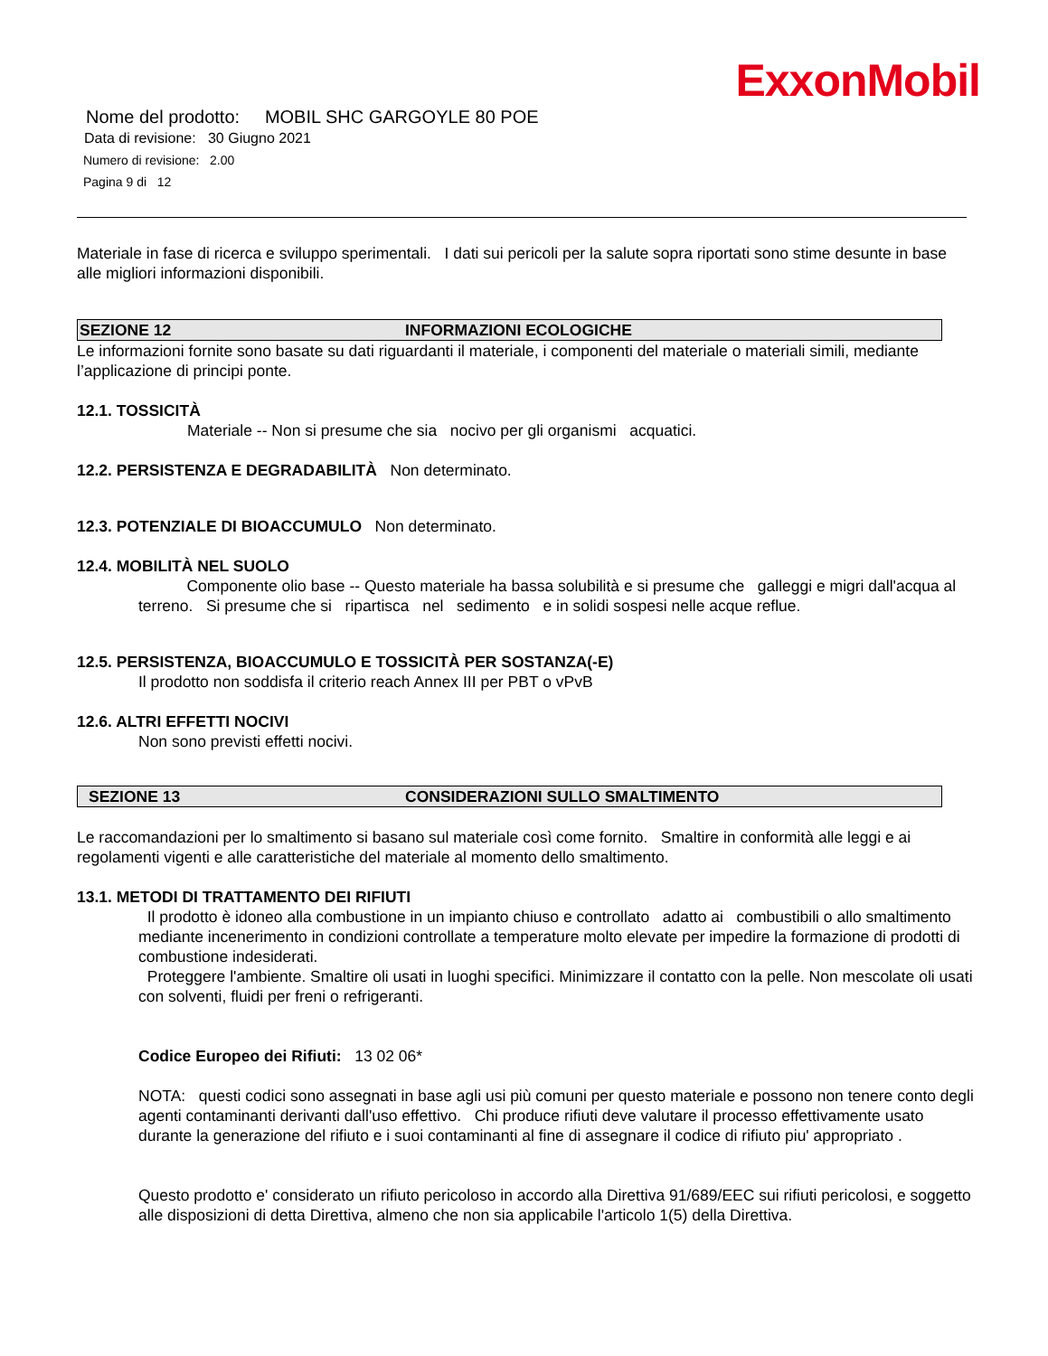ExxonMobil
Nome del prodotto: MOBIL SHC GARGOYLE 80 POE
Data di revisione: 30 Giugno 2021
Numero di revisione: 2.00
Pagina 9 di 12
Materiale in fase di ricerca e sviluppo sperimentali. I dati sui pericoli per la salute sopra riportati sono stime desunte in base alle migliori informazioni disponibili.
SEZIONE 12 INFORMAZIONI ECOLOGICHE
Le informazioni fornite sono basate su dati riguardanti il materiale, i componenti del materiale o materiali simili, mediante l’applicazione di principi ponte.
12.1. TOSSICITÀ
Materiale -- Non si presume che sia nocivo per gli organismi acquatici.
12.2. PERSISTENZA E DEGRADABILITÀ Non determinato.
12.3. POTENZIALE DI BIOACCUMULO Non determinato.
12.4. MOBILITÀ NEL SUOLO
Componente olio base -- Questo materiale ha bassa solubilità e si presume che galleggi e migri dall'acqua al terreno. Si presume che si ripartisca nel sedimento e in solidi sospesi nelle acque reflue.
12.5. PERSISTENZA, BIOACCUMULO E TOSSICITÀ PER SOSTANZA(-E)
Il prodotto non soddisfa il criterio reach Annex III per PBT o vPvB
12.6. ALTRI EFFETTI NOCIVI
Non sono previsti effetti nocivi.
SEZIONE 13 CONSIDERAZIONI SULLO SMALTIMENTO
Le raccomandazioni per lo smaltimento si basano sul materiale così come fornito. Smaltire in conformità alle leggi e ai regolamenti vigenti e alle caratteristiche del materiale al momento dello smaltimento.
13.1. METODI DI TRATTAMENTO DEI RIFIUTI
Il prodotto è idoneo alla combustione in un impianto chiuso e controllato adatto ai combustibili o allo smaltimento mediante incenerimento in condizioni controllate a temperature molto elevate per impedire la formazione di prodotti di combustione indesiderati.
Proteggere l'ambiente. Smaltire oli usati in luoghi specifici. Minimizzare il contatto con la pelle. Non mescolate oli usati con solventi, fluidi per freni o refrigeranti.
Codice Europeo dei Rifiuti: 13 02 06*
NOTA: questi codici sono assegnati in base agli usi più comuni per questo materiale e possono non tenere conto degli agenti contaminanti derivanti dall'uso effettivo. Chi produce rifiuti deve valutare il processo effettivamente usato durante la generazione del rifiuto e i suoi contaminanti al fine di assegnare il codice di rifiuto piu' appropriato .
Questo prodotto e' considerato un rifiuto pericoloso in accordo alla Direttiva 91/689/EEC sui rifiuti pericolosi, e soggetto alle disposizioni di detta Direttiva, almeno che non sia applicabile l'articolo 1(5) della Direttiva.